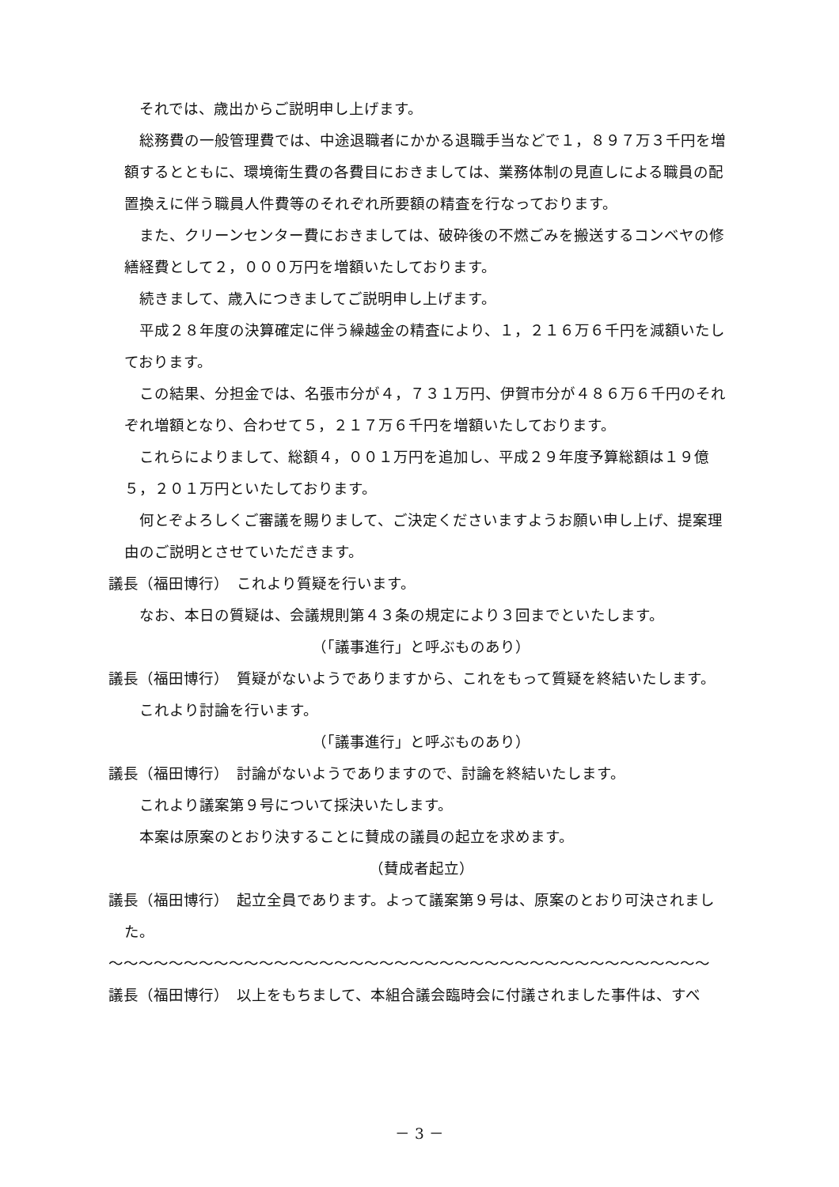それでは、歳出からご説明申し上げます。
　総務費の一般管理費では、中途退職者にかかる退職手当などで１，８９７万３千円を増額するとともに、環境衛生費の各費目におきましては、業務体制の見直しによる職員の配置換えに伴う職員人件費等のそれぞれ所要額の精査を行なっております。
　また、クリーンセンター費におきましては、破砕後の不燃ごみを搬送するコンベヤの修繕経費として２，０００万円を増額いたしております。
　続きまして、歳入につきましてご説明申し上げます。
　平成２８年度の決算確定に伴う繰越金の精査により、１，２１６万６千円を減額いたしております。
　この結果、分担金では、名張市分が４，７３１万円、伊賀市分が４８６万６千円のそれぞれ増額となり、合わせて５，２１７万６千円を増額いたしております。
　これらによりまして、総額４，００１万円を追加し、平成２９年度予算総額は１９億５，２０１万円といたしております。
　何とぞよろしくご審議を賜りまして、ご決定くださいますようお願い申し上げ、提案理由のご説明とさせていただきます。
議長（福田博行）　これより質疑を行います。
　なお、本日の質疑は、会議規則第４３条の規定により３回までといたします。
（「議事進行」と呼ぶものあり）
議長（福田博行）　質疑がないようでありますから、これをもって質疑を終結いたします。
　これより討論を行います。
（「議事進行」と呼ぶものあり）
議長（福田博行）　討論がないようでありますので、討論を終結いたします。
　これより議案第９号について採決いたします。
　本案は原案のとおり決することに賛成の議員の起立を求めます。
（賛成者起立）
議長（福田博行）　起立全員であります。よって議案第９号は、原案のとおり可決されました。
〜〜〜〜〜〜〜〜〜〜〜〜〜〜〜〜〜〜〜〜〜〜〜〜〜〜〜〜〜〜〜〜〜〜〜〜〜〜〜〜
議長（福田博行）　以上をもちまして、本組合議会臨時会に付議されました事件は、すべ
－ 3 －